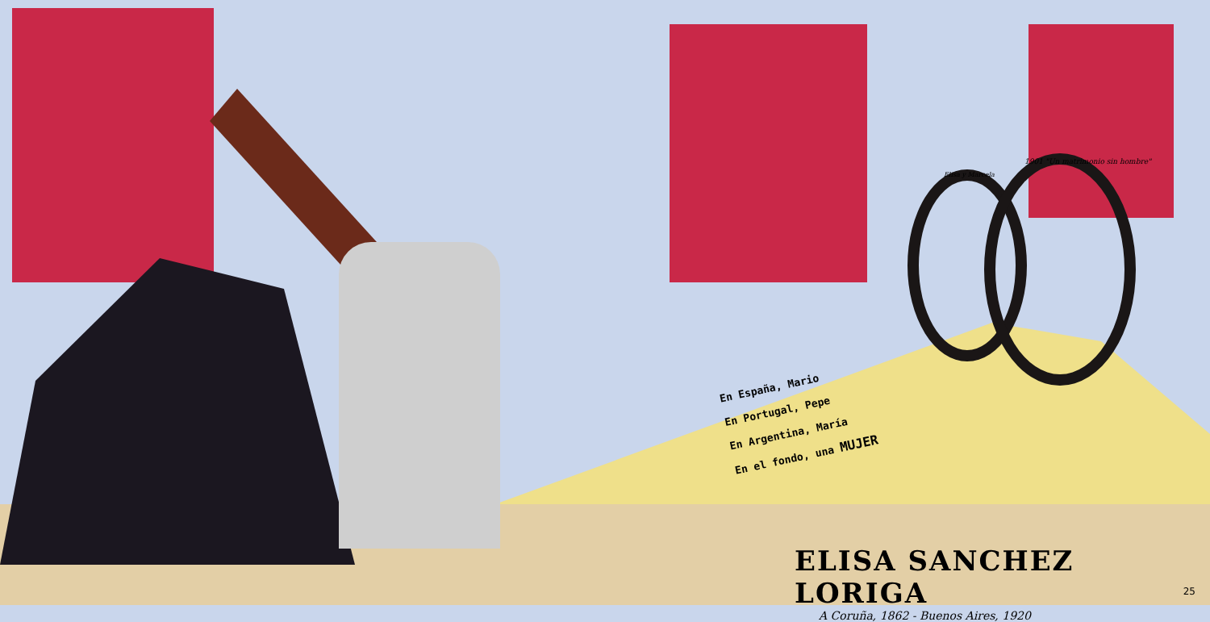En España, Mario
En Portugal, Pepe
En Argentina, María
En el fondo, una MUJER
Elisa y Marcela
1901 "Un matrimonio sin hombre"
ELISA SANCHEZ LORIGA
A Coruña, 1862 - Buenos Aires, 1920
25